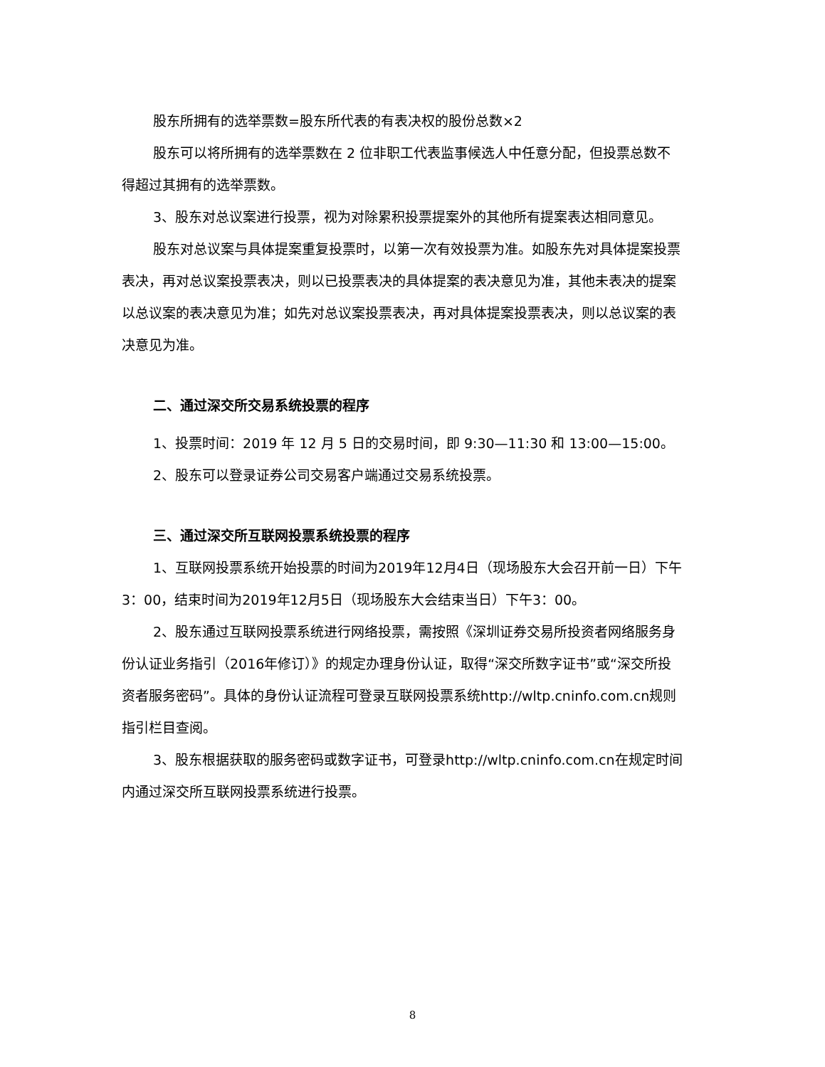股东所拥有的选举票数=股东所代表的有表决权的股份总数×2
股东可以将所拥有的选举票数在 2 位非职工代表监事候选人中任意分配，但投票总数不得超过其拥有的选举票数。
3、股东对总议案进行投票，视为对除累积投票提案外的其他所有提案表达相同意见。
股东对总议案与具体提案重复投票时，以第一次有效投票为准。如股东先对具体提案投票表决，再对总议案投票表决，则以已投票表决的具体提案的表决意见为准，其他未表决的提案以总议案的表决意见为准；如先对总议案投票表决，再对具体提案投票表决，则以总议案的表决意见为准。
二、通过深交所交易系统投票的程序
1、投票时间：2019 年 12 月 5 日的交易时间，即 9:30—11:30 和 13:00—15:00。
2、股东可以登录证券公司交易客户端通过交易系统投票。
三、通过深交所互联网投票系统投票的程序
1、互联网投票系统开始投票的时间为2019年12月4日（现场股东大会召开前一日）下午3：00，结束时间为2019年12月5日（现场股东大会结束当日）下午3：00。
2、股东通过互联网投票系统进行网络投票，需按照《深圳证券交易所投资者网络服务身份认证业务指引（2016年修订）》的规定办理身份认证，取得“深交所数字证书”或“深交所投资者服务密码”。具体的身份认证流程可登录互联网投票系统http://wltp.cninfo.com.cn规则指引栏目查阅。
3、股东根据获取的服务密码或数字证书，可登录http://wltp.cninfo.com.cn在规定时间内通过深交所互联网投票系统进行投票。
8